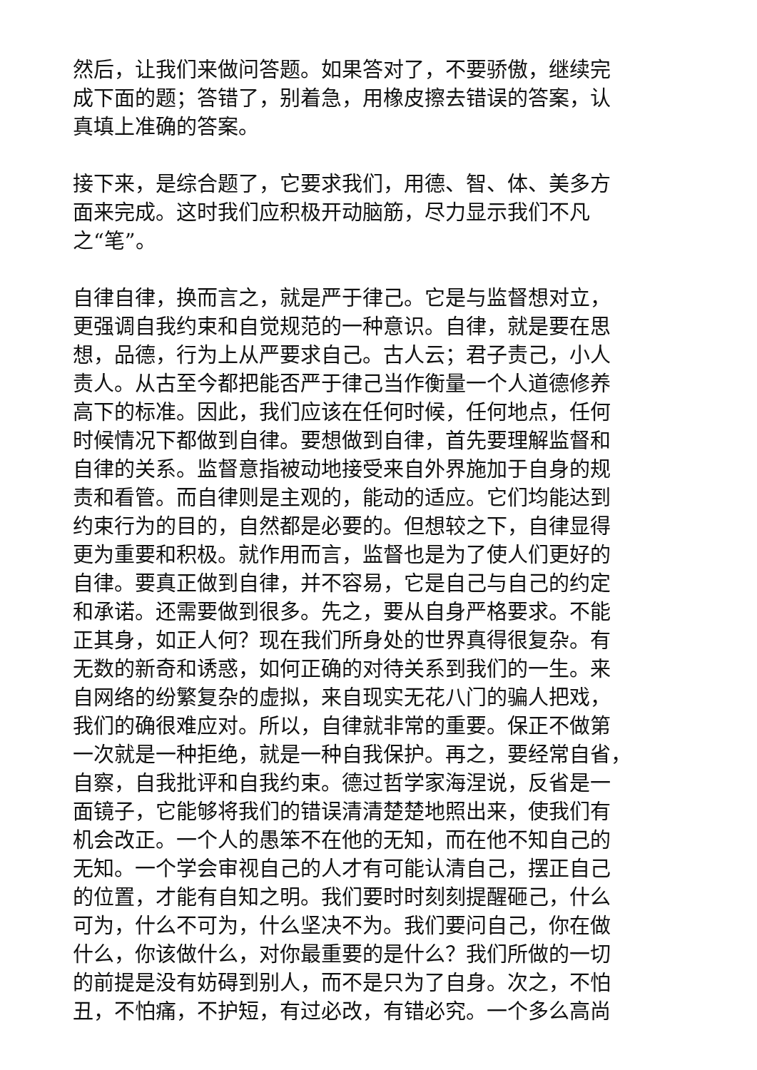然后，让我们来做问答题。如果答对了，不要骄傲，继续完
成下面的题；答错了，别着急，用橡皮擦去错误的答案，认
真填上准确的答案。
接下来，是综合题了，它要求我们，用德、智、体、美多方
面来完成。这时我们应积极开动脑筋，尽力显示我们不凡
之“笔”。
自律自律，换而言之，就是严于律己。它是与监督想对立，
更强调自我约束和自觉规范的一种意识。自律，就是要在思
想，品德，行为上从严要求自己。古人云；君子责己，小人
责人。从古至今都把能否严于律己当作衡量一个人道德修养
高下的标准。因此，我们应该在任何时候，任何地点，任何
时候情况下都做到自律。要想做到自律，首先要理解监督和
自律的关系。监督意指被动地接受来自外界施加于自身的规
责和看管。而自律则是主观的，能动的适应。它们均能达到
约束行为的目的，自然都是必要的。但想较之下，自律显得
更为重要和积极。就作用而言，监督也是为了使人们更好的
自律。要真正做到自律，并不容易，它是自己与自己的约定
和承诺。还需要做到很多。先之，要从自身严格要求。不能
正其身，如正人何？现在我们所身处的世界真得很复杂。有
无数的新奇和诱惑，如何正确的对待关系到我们的一生。来
自网络的纷繁复杂的虚拟，来自现实无花八门的骗人把戏，
我们的确很难应对。所以，自律就非常的重要。保正不做第
一次就是一种拒绝，就是一种自我保护。再之，要经常自省，
自察，自我批评和自我约束。德过哲学家海涅说，反省是一
面镜子，它能够将我们的错误清清楚楚地照出来，使我们有
机会改正。一个人的愚笨不在他的无知，而在他不知自己的
无知。一个学会审视自己的人才有可能认清自己，摆正自己
的位置，才能有自知之明。我们要时时刻刻提醒砸己，什么
可为，什么不可为，什么坚决不为。我们要问自己，你在做
什么，你该做什么，对你最重要的是什么？我们所做的一切
的前提是没有妨碍到别人，而不是只为了自身。次之，不怕
丑，不怕痛，不护短，有过必改，有错必究。一个多么高尚